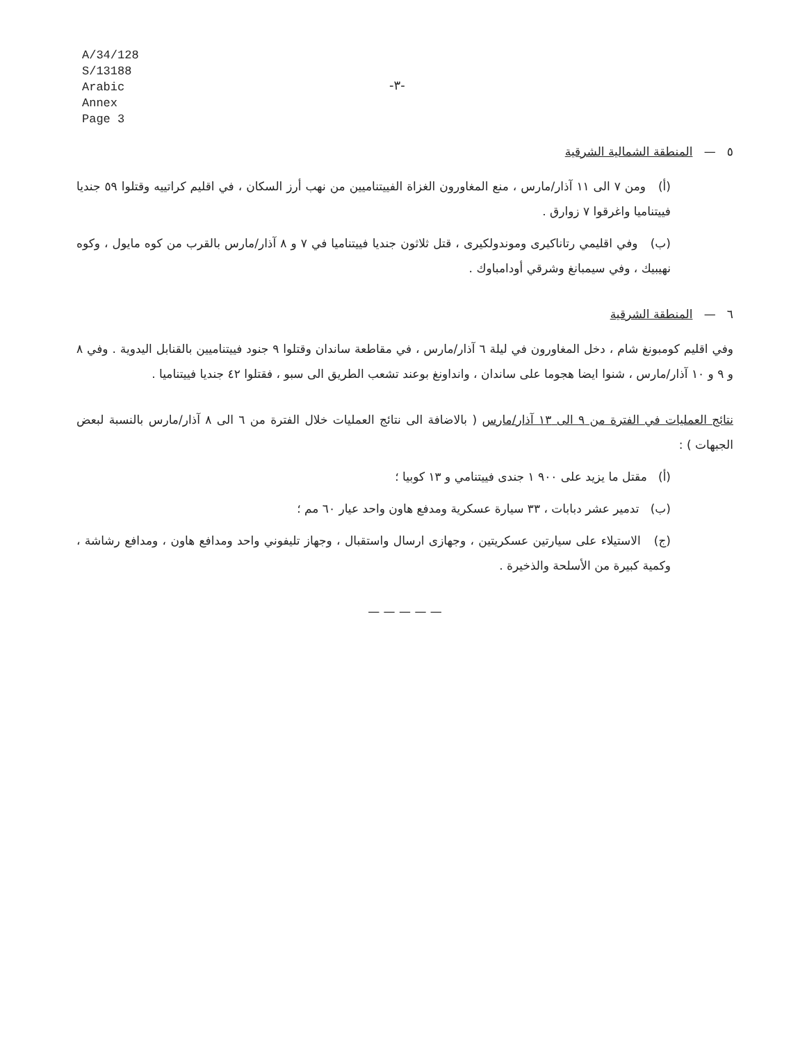A/34/128
S/13188
Arabic
Annex
Page 3
-٣-
٥ — المنطقة الشمالية الشرقية
(أ) ومن ٧ الى ١١ آذار/مارس ، منع المغاورون الغزاة الفييتناميين من نهب أرز السكان ، في اقليم كراتييه وقتلوا ٥٩ جنديا فييتناميا واغرقوا ٧ زوارق .
(ب) وفي اقليمي رتاناكيرى وموندولكيرى ، قتل ثلاثون جنديا فييتناميا في ٧ و ٨ آذار/مارس بالقرب من كوه مايول ، وكوه نهيبيك ، وفي سيمبانغ وشرقي أودامباوك .
٦ — المنطقة الشرقية
وفي اقليم كومبونغ شام ، دخل المغاورون في ليلة ٦ آذار/مارس ، في مقاطعة ساندان وقتلوا ٩ جنود فييتناميين بالقنابل اليدوية . وفي ٨ و ٩ و ١٠ آذار/مارس ، شنوا ايضا هجوما على ساندان ، وانداونغ بوعند تشعب الطريق الى سبو ، فقتلوا ٤٢ جنديا فييتناميا .
نتائج العمليات في الفترة من ٩ الى ١٣ آذار/مارس ( بالاضافة الى نتائج العمليات خلال الفترة من ٦ الى ٨ آذار/مارس بالنسبة لبعض الجبهات ) :
(أ) مقتل ما يزيد على ٩٠٠ ١ جندى فييتنامي و ١٣ كوبيا ؛
(ب) تدمير عشر دبابات ، ٣٣ سيارة عسكرية ومدفع هاون واحد عيار ٦٠ مم ؛
(ج) الاستيلاء على سيارتين عسكريتين ، وجهازى ارسال واستقبال ، وجهاز تليفوني واحد ومدافع هاون ، ومدافع رشاشة ، وكمية كبيرة من الأسلحة والذخيرة .
— — — — —